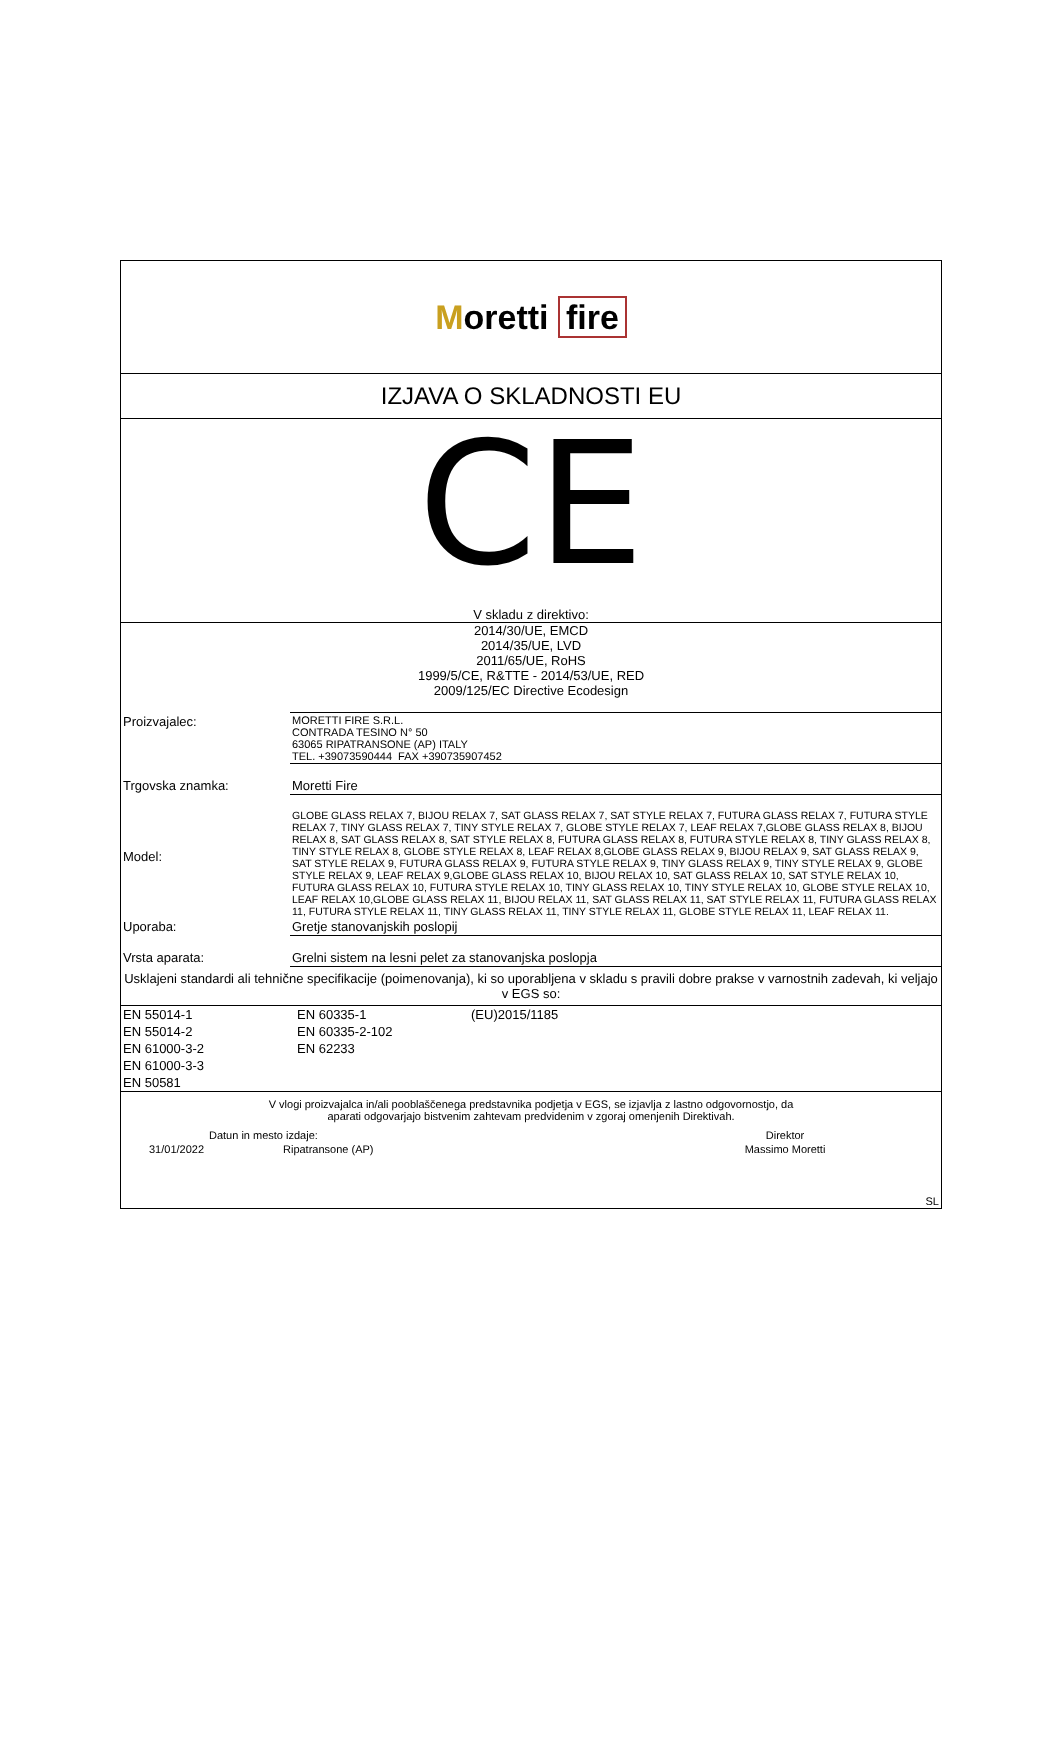Moretti fire
IZJAVA O SKLADNOSTI EU
CE
V skladu z direktivo:
2014/30/UE, EMCD
2014/35/UE, LVD
2011/65/UE, RoHS
1999/5/CE, R&TTE - 2014/53/UE, RED
2009/125/EC Directive Ecodesign
| Proizvajalec: | MORETTI FIRE S.R.L. CONTRADA TESINO N° 50 63065 RIPATRANSONE (AP) ITALY TEL. +39073590444 FAX +390735907452 |
| Trgovska znamka: | Moretti Fire |
| Model: | GLOBE GLASS RELAX 7, BIJOU RELAX 7, SAT GLASS RELAX 7, SAT STYLE RELAX 7, FUTURA GLASS RELAX 7, FUTURA STYLE RELAX 7, TINY GLASS RELAX 7, TINY STYLE RELAX 7, GLOBE STYLE RELAX 7, LEAF RELAX 7,GLOBE GLASS RELAX 8, BIJOU RELAX 8, SAT GLASS RELAX 8, SAT STYLE RELAX 8, FUTURA GLASS RELAX 8, FUTURA STYLE RELAX 8, TINY GLASS RELAX 8, TINY STYLE RELAX 8, GLOBE STYLE RELAX 8, LEAF RELAX 8,GLOBE GLASS RELAX 9, BIJOU RELAX 9, SAT GLASS RELAX 9, SAT STYLE RELAX 9, FUTURA GLASS RELAX 9, FUTURA STYLE RELAX 9, TINY GLASS RELAX 9, TINY STYLE RELAX 9, GLOBE STYLE RELAX 9, LEAF RELAX 9,GLOBE GLASS RELAX 10, BIJOU RELAX 10, SAT GLASS RELAX 10, SAT STYLE RELAX 10, FUTURA GLASS RELAX 10, FUTURA STYLE RELAX 10, TINY GLASS RELAX 10, TINY STYLE RELAX 10, GLOBE STYLE RELAX 10, LEAF RELAX 10,GLOBE GLASS RELAX 11, BIJOU RELAX 11, SAT GLASS RELAX 11, SAT STYLE RELAX 11, FUTURA GLASS RELAX 11, FUTURA STYLE RELAX 11, TINY GLASS RELAX 11, TINY STYLE RELAX 11, GLOBE STYLE RELAX 11, LEAF RELAX 11. |
| Uporaba: | Gretje stanovanjskih poslopij |
| Vrsta aparata: | Grelni sistem na lesni pelet za stanovanjska poslopja |
Usklajeni standardi ali tehnične specifikacije (poimenovanja), ki so uporabljena v skladu s pravili dobre prakse v varnostnih zadevah, ki veljajo v EGS so:
| EN 55014-1 | EN 60335-1 | (EU)2015/1185 |
| EN 55014-2 | EN 60335-2-102 | |
| EN 61000-3-2 | EN 62233 | |
| EN 61000-3-3 | | |
| EN 50581 | | |
V vlogi proizvajalca in/ali pooblaščenega predstavnika podjetja v EGS, se izjavlja z lastno odgovornostjo, da
aparati odgovarjajo bistvenim zahtevam predvidenim v zgoraj omenjenih Direktivah.
| Datun in mesto izdaje: | | Direktor |
| 31/01/2022 | Ripatransone (AP) | Massimo Moretti |
| SL | | |